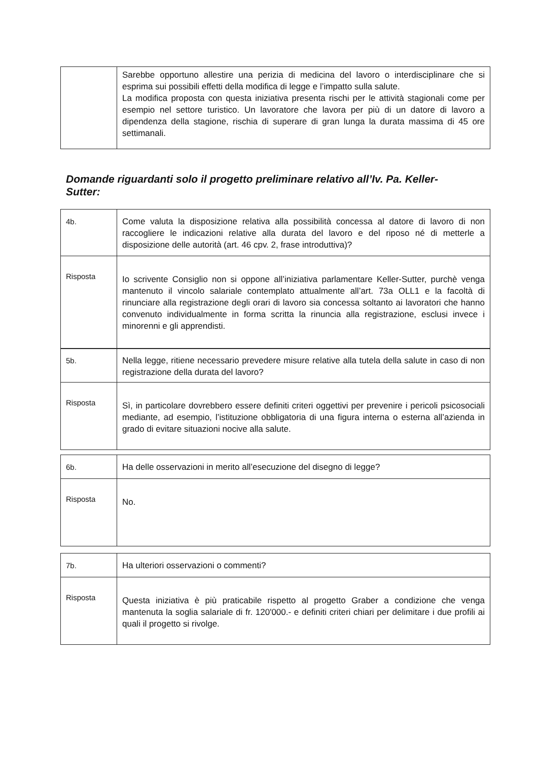| | Sarebbe opportuno allestire una perizia di medicina del lavoro o interdisciplinare che si esprima sui possibili effetti della modifica di legge e l’impatto sulla salute. La modifica proposta con questa iniziativa presenta rischi per le attività stagionali come per esempio nel settore turistico. Un lavoratore che lavora per più di un datore di lavoro a dipendenza della stagione, rischia di superare di gran lunga la durata massima di 45 ore settimanali. |
Domande riguardanti solo il progetto preliminare relativo all’Iv. Pa. Keller-Sutter:
| 4b. | Come valuta la disposizione relativa alla possibilità concessa al datore di lavoro di non raccogliere le indicazioni relative alla durata del lavoro e del riposo né di metterle a disposizione delle autorità (art. 46 cpv. 2, frase introduttiva)? |
| Risposta | Io scrivente Consiglio non si oppone all’iniziativa parlamentare Keller-Sutter, purchè venga mantenuto il vincolo salariale contemplato attualmente all’art. 73a OLL1 e la facoltà di rinunciare alla registrazione degli orari di lavoro sia concessa soltanto ai lavoratori che hanno convenuto individualmente in forma scritta la rinuncia alla registrazione, esclusi invece i minorenni e gli apprendisti. |
| 5b. | Nella legge, ritiene necessario prevedere misure relative alla tutela della salute in caso di non registrazione della durata del lavoro? |
| Risposta | Sì, in particolare dovrebbero essere definiti criteri oggettivi per prevenire i pericoli psicosociali mediante, ad esempio, l’istituzione obbligatoria di una figura interna o esterna all’azienda in grado di evitare situazioni nocive alla salute. |
| 6b. | Ha delle osservazioni in merito all’esecuzione del disegno di legge? |
| Risposta | No. |
| 7b. | Ha ulteriori osservazioni o commenti? |
| Risposta | Questa iniziativa è più praticabile rispetto al progetto Graber a condizione che venga mantenuta la soglia salariale di fr. 120'000.- e definiti criteri chiari per delimitare i due profili ai quali il progetto si rivolge. |